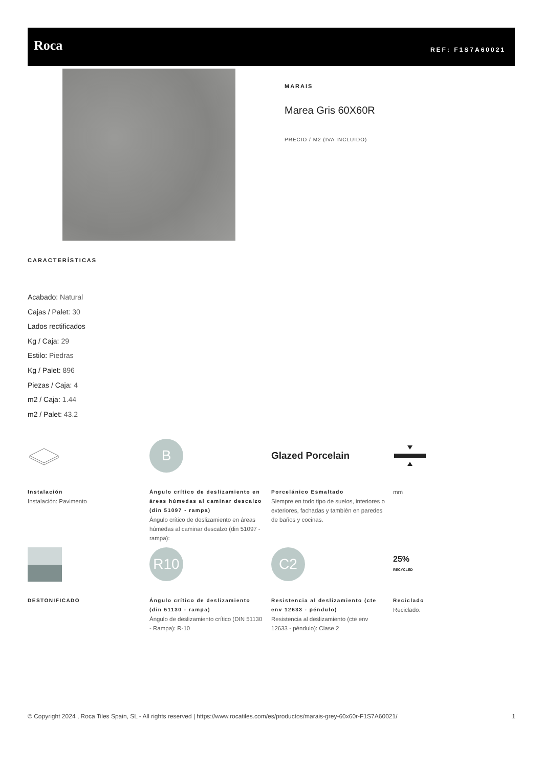Roca REF: F1S7A60021
MARAIS
Marea Gris 60X60R
PRECIO / M2 (IVA INCLUIDO)
CARACTERÍSTICAS
Acabado: Natural
Cajas / Palet: 30
Lados rectificados
Kg / Caja: 29
Estilo: Piedras
Kg / Palet: 896
Piezas / Caja: 4
m2 / Caja: 1.44
m2 / Palet: 43.2
B
Glazed Porcelain
Instalación
Instalación: Pavimento
Ángulo crítico de deslizamiento en áreas húmedas al caminar descalzo (din 51097 - rampa)
Ángulo crítico de deslizamiento en áreas húmedas al caminar descalzo (din 51097 - rampa):
Porcelánico Esmaltado
Siempre en todo tipo de suelos, interiores o exteriores, fachadas y también en paredes de baños y cocinas.
mm
R10
C2
25%
RECYCLED
DESTONIFICADO
Ángulo crítico de deslizamiento (din 51130 - rampa)
Ángulo de deslizamiento crítico (DIN 51130 - Rampa): R-10
Resistencia al deslizamiento (cte env 12633 - péndulo)
Resistencia al deslizamiento (cte env 12633 - péndulo): Clase 2
Reciclado
Reciclado:
© Copyright 2024 , Roca Tiles Spain, SL - All rights reserved | https://www.rocatiles.com/es/productos/marais-grey-60x60r-F1S7A60021/ 1